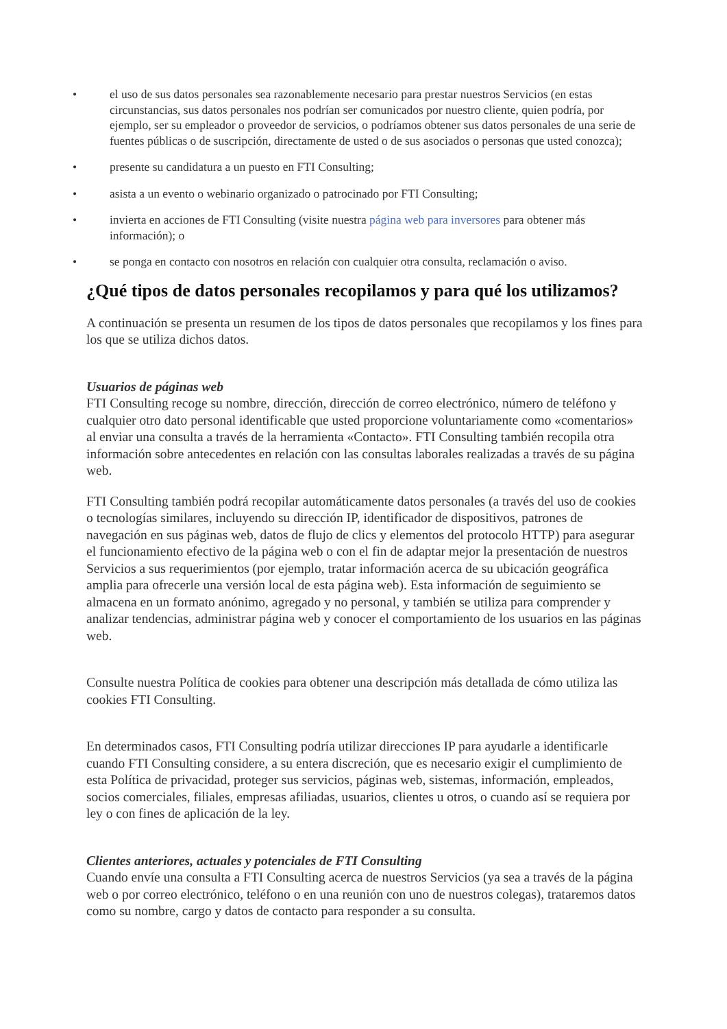• el uso de sus datos personales sea razonablemente necesario para prestar nuestros Servicios (en estas circunstancias, sus datos personales nos podrían ser comunicados por nuestro cliente, quien podría, por ejemplo, ser su empleador o proveedor de servicios, o podríamos obtener sus datos personales de una serie de fuentes públicas o de suscripción, directamente de usted o de sus asociados o personas que usted conozca);
• presente su candidatura a un puesto en FTI Consulting;
• asista a un evento o webinario organizado o patrocinado por FTI Consulting;
• invierta en acciones de FTI Consulting (visite nuestra página web para inversores para obtener más información); o
• se ponga en contacto con nosotros en relación con cualquier otra consulta, reclamación o aviso.
¿Qué tipos de datos personales recopilamos y para qué los utilizamos?
A continuación se presenta un resumen de los tipos de datos personales que recopilamos y los fines para los que se utiliza dichos datos.
Usuarios de páginas web
FTI Consulting recoge su nombre, dirección, dirección de correo electrónico, número de teléfono y cualquier otro dato personal identificable que usted proporcione voluntariamente como «comentarios» al enviar una consulta a través de la herramienta «Contacto». FTI Consulting también recopila otra información sobre antecedentes en relación con las consultas laborales realizadas a través de su página web.
FTI Consulting también podrá recopilar automáticamente datos personales (a través del uso de cookies o tecnologías similares, incluyendo su dirección IP, identificador de dispositivos, patrones de navegación en sus páginas web, datos de flujo de clics y elementos del protocolo HTTP) para asegurar el funcionamiento efectivo de la página web o con el fin de adaptar mejor la presentación de nuestros Servicios a sus requerimientos (por ejemplo, tratar información acerca de su ubicación geográfica amplia para ofrecerle una versión local de esta página web). Esta información de seguimiento se almacena en un formato anónimo, agregado y no personal, y también se utiliza para comprender y analizar tendencias, administrar página web y conocer el comportamiento de los usuarios en las páginas web.
Consulte nuestra Política de cookies para obtener una descripción más detallada de cómo utiliza las cookies FTI Consulting.
En determinados casos, FTI Consulting podría utilizar direcciones IP para ayudarle a identificarle cuando FTI Consulting considere, a su entera discreción, que es necesario exigir el cumplimiento de esta Política de privacidad, proteger sus servicios, páginas web, sistemas, información, empleados, socios comerciales, filiales, empresas afiliadas, usuarios, clientes u otros, o cuando así se requiera por ley o con fines de aplicación de la ley.
Clientes anteriores, actuales y potenciales de FTI Consulting
Cuando envíe una consulta a FTI Consulting acerca de nuestros Servicios (ya sea a través de la página web o por correo electrónico, teléfono o en una reunión con uno de nuestros colegas), trataremos datos como su nombre, cargo y datos de contacto para responder a su consulta.